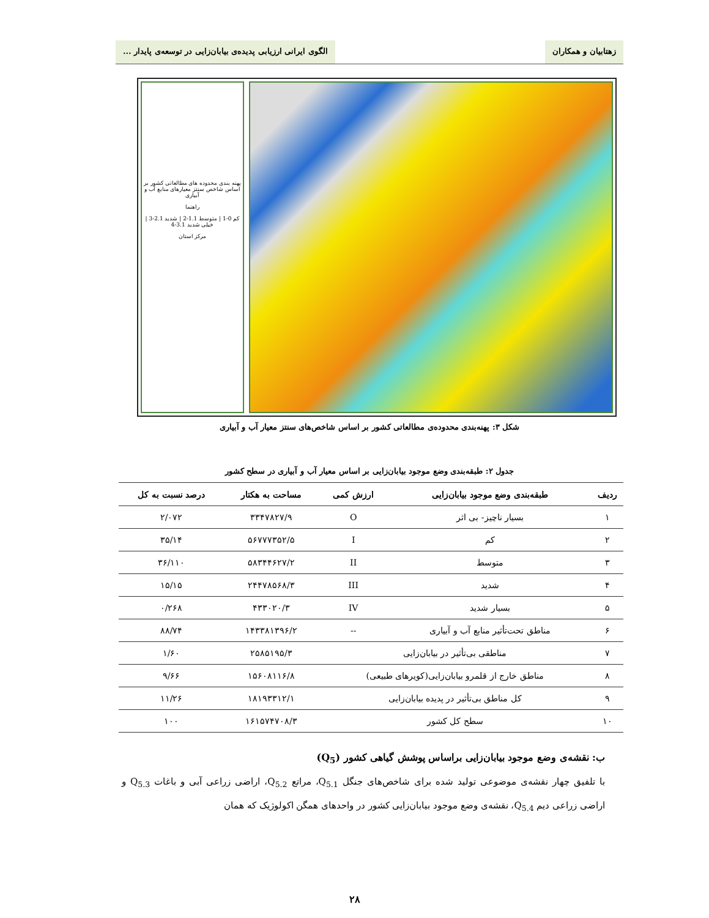زهتابیان و همکاران الگوی ایرانی ارزیابی پدیده‌ی بیابان‌زایی در توسعه‌ی پایدار ...
پهنه بندی محدوده های مطالعاتی کشور بر اساس شاخص سنتز معیارهای منابع آب و آبیاری
راهنما
کم 0-1 | متوسط 1.1-2 | شدید 2.1-3 | خیلی شدید 3.1-4
مرکز استان
شکل ۳: پهنه‌بندی محدوده‌ی مطالعاتی کشور بر اساس شاخص‌های سنتز معیار آب و آبیاری
جدول ۲: طبقه‌بندی وضع موجود بیابان‌زایی بر اساس معیار آب و آبیاری در سطح کشور
| ردیف | طبقه‌بندی وضع موجود بیابان‌زایی | ارزش کمی | مساحت به هکتار | درصد نسبت به کل |
| --- | --- | --- | --- | --- |
| ۱ | بسیار ناچیز- بی اثر | O | ۳۳۴۷۸۲۷/۹ | ۲/۰۷۲ |
| ۲ | کم | I | ۵۶۷۷۷۳۵۲/۵ | ۳۵/۱۴ |
| ۳ | متوسط | II | ۵۸۳۴۴۶۲۷/۲ | ۳۶/۱۱۰ |
| ۴ | شدید | III | ۲۴۴۷۸۵۶۸/۳ | ۱۵/۱۵ |
| ۵ | بسیار شدید | IV | ۴۳۳۰۲۰/۳ | ۰/۲۶۸ |
| ۶ | مناطق تحت‌تأثیر منابع آب و آبیاری | -- | ۱۴۳۳۸۱۳۹۶/۲ | ۸۸/۷۴ |
| ۷ | مناطقی بی‌تأثیر در بیابان‌زایی | | ۲۵۸۵۱۹۵/۳ | ۱/۶۰ |
| ۸ | مناطق خارج از قلمرو بیابان‌زایی(کویرهای طبیعی) | | ۱۵۶۰۸۱۱۶/۸ | ۹/۶۶ |
| ۹ | کل مناطق بی‌تأثیر در پدیده بیابان‌زایی | | ۱۸۱۹۳۳۱۲/۱ | ۱۱/۲۶ |
| ۱۰ | سطح کل کشور | | ۱۶۱۵۷۴۷۰۸/۳ | ۱۰۰ |
ب: نقشه‌ی وضع موجود بیابان‌زایی براساس پوشش گیاهی کشور (Q<sub>5</sub>)
با تلفیق چهار نقشه‌ی موضوعی تولید شده برای شاخص‌های جنگل Q<sub>5.1</sub>، مراتع Q<sub>5.2</sub>، اراضی زراعی آبی و باغات Q<sub>5.3</sub> و اراضی زراعی دیم Q<sub>5.4</sub>، نقشه‌ی وضع موجود بیابان‌زایی کشور در واحدهای همگن اکولوژیک که همان
۲۸